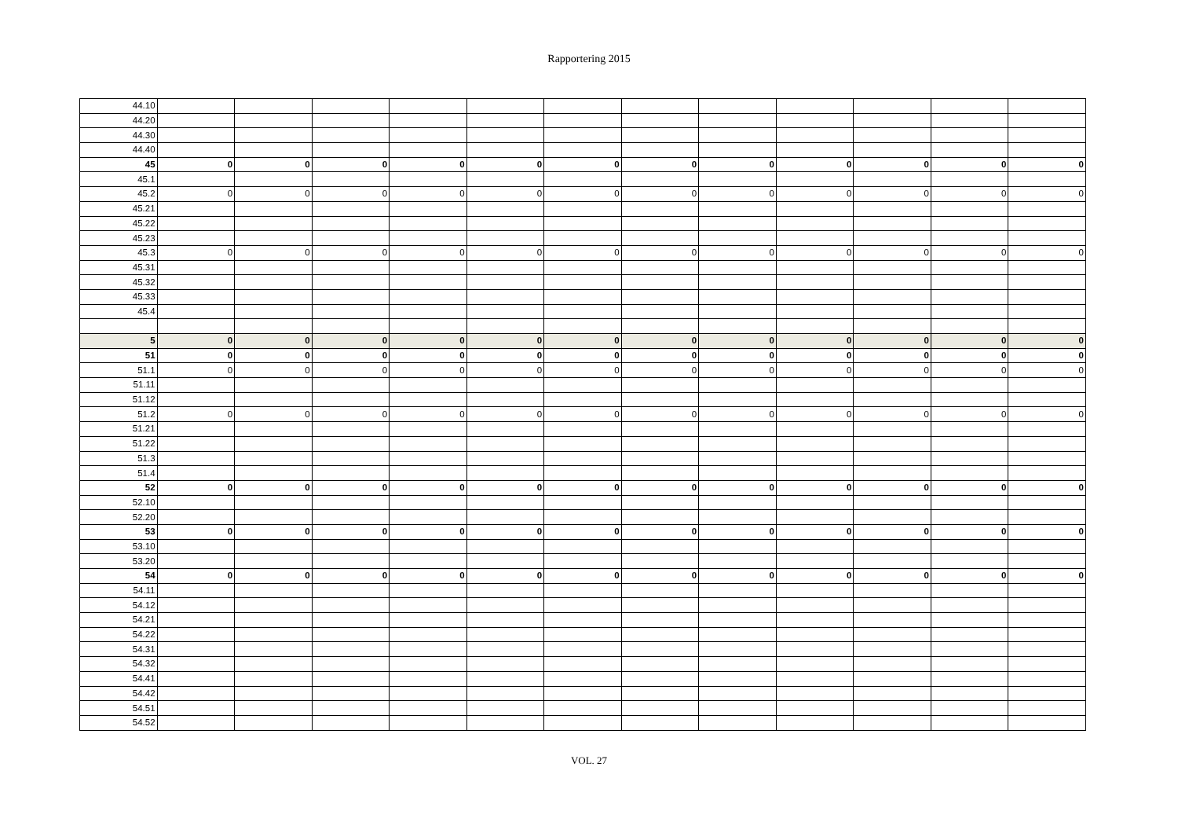Rapportering 2015
| 44.10 | | | | | | | | | | | | |
| 44.20 | | | | | | | | | | | | |
| 44.30 | | | | | | | | | | | | |
| 44.40 | | | | | | | | | | | | |
| 45 | 0 | 0 | 0 | 0 | 0 | 0 | 0 | 0 | 0 | 0 | 0 | 0 |
| 45.1 | | | | | | | | | | | | |
| 45.2 | 0 | 0 | 0 | 0 | 0 | 0 | 0 | 0 | 0 | 0 | 0 | 0 |
| 45.21 | | | | | | | | | | | | |
| 45.22 | | | | | | | | | | | | |
| 45.23 | | | | | | | | | | | | |
| 45.3 | 0 | 0 | 0 | 0 | 0 | 0 | 0 | 0 | 0 | 0 | 0 | 0 |
| 45.31 | | | | | | | | | | | | |
| 45.32 | | | | | | | | | | | | |
| 45.33 | | | | | | | | | | | | |
| 45.4 | | | | | | | | | | | | |
| 5 | 0 | 0 | 0 | 0 | 0 | 0 | 0 | 0 | 0 | 0 | 0 | 0 |
| 51 | 0 | 0 | 0 | 0 | 0 | 0 | 0 | 0 | 0 | 0 | 0 | 0 |
| 51.1 | 0 | 0 | 0 | 0 | 0 | 0 | 0 | 0 | 0 | 0 | 0 | 0 |
| 51.11 | | | | | | | | | | | | |
| 51.12 | | | | | | | | | | | | |
| 51.2 | 0 | 0 | 0 | 0 | 0 | 0 | 0 | 0 | 0 | 0 | 0 | 0 |
| 51.21 | | | | | | | | | | | | |
| 51.22 | | | | | | | | | | | | |
| 51.3 | | | | | | | | | | | | |
| 51.4 | | | | | | | | | | | | |
| 52 | 0 | 0 | 0 | 0 | 0 | 0 | 0 | 0 | 0 | 0 | 0 | 0 |
| 52.10 | | | | | | | | | | | | |
| 52.20 | | | | | | | | | | | | |
| 53 | 0 | 0 | 0 | 0 | 0 | 0 | 0 | 0 | 0 | 0 | 0 | 0 |
| 53.10 | | | | | | | | | | | | |
| 53.20 | | | | | | | | | | | | |
| 54 | 0 | 0 | 0 | 0 | 0 | 0 | 0 | 0 | 0 | 0 | 0 | 0 |
| 54.11 | | | | | | | | | | | | |
| 54.12 | | | | | | | | | | | | |
| 54.21 | | | | | | | | | | | | |
| 54.22 | | | | | | | | | | | | |
| 54.31 | | | | | | | | | | | | |
| 54.32 | | | | | | | | | | | | |
| 54.41 | | | | | | | | | | | | |
| 54.42 | | | | | | | | | | | | |
| 54.51 | | | | | | | | | | | | |
| 54.52 | | | | | | | | | | | | |
VOL. 27